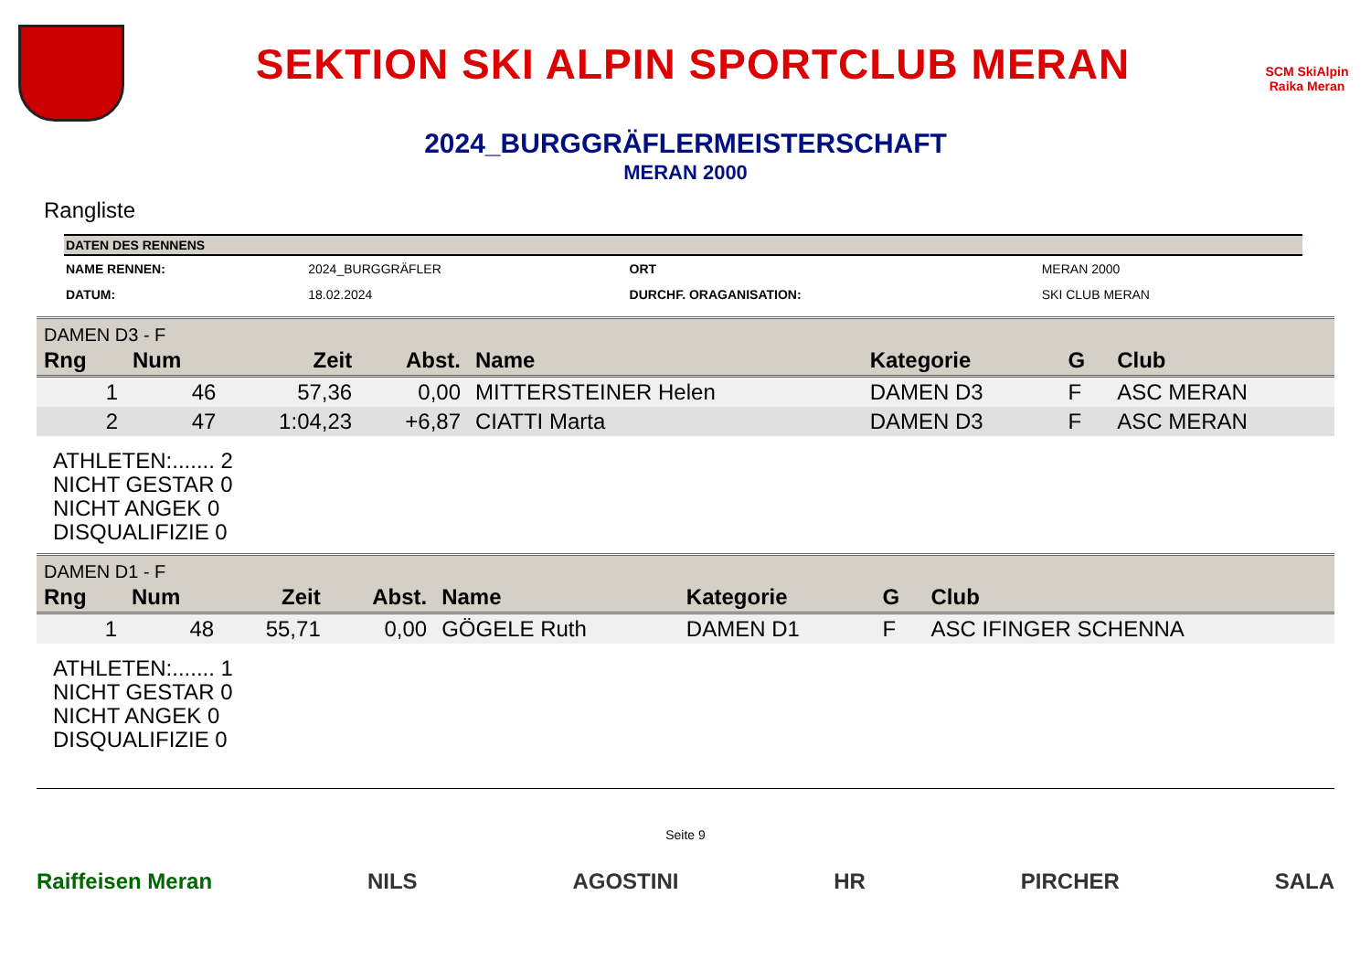SEKTION SKI ALPIN SPORTCLUB MERAN
SCM SkiAlpin Raika Meran
2024_BURGGRÄFLERMEISTERSCHAFT
MERAN 2000
Rangliste
| DATEN DES RENNENS | | | |
| --- | --- | --- | --- |
| NAME RENNEN: | 2024_BURGGRÄFLER | ORT | MERAN 2000 |
| DATUM: | 18.02.2024 | DURCHF. ORAGANISATION: | SKI CLUB MERAN |
DAMEN D3 - F
| Rng | Num | Zeit | Abst. | Name | Kategorie | G | Club |
| --- | --- | --- | --- | --- | --- | --- | --- |
| 1 | 46 | 57,36 | 0,00 | MITTERSTEINER Helen | DAMEN D3 | F | ASC MERAN |
| 2 | 47 | 1:04,23 | +6,87 | CIATTI Marta | DAMEN D3 | F | ASC MERAN |
ATHLETEN:....... 2
NICHT GESTAR 0
NICHT ANGEK 0
DISQUALIFIZIE 0
DAMEN D1 - F
| Rng | Num | Zeit | Abst. | Name | Kategorie | G | Club |
| --- | --- | --- | --- | --- | --- | --- | --- |
| 1 | 48 | 55,71 | 0,00 | GÖGELE Ruth | DAMEN D1 | F | ASC IFINGER SCHENNA |
ATHLETEN:....... 1
NICHT GESTAR 0
NICHT ANGEK 0
DISQUALIFIZIE 0
Seite 9
Raiffeisen Meran NILS AGOSTINI HR PIRCHER SALA